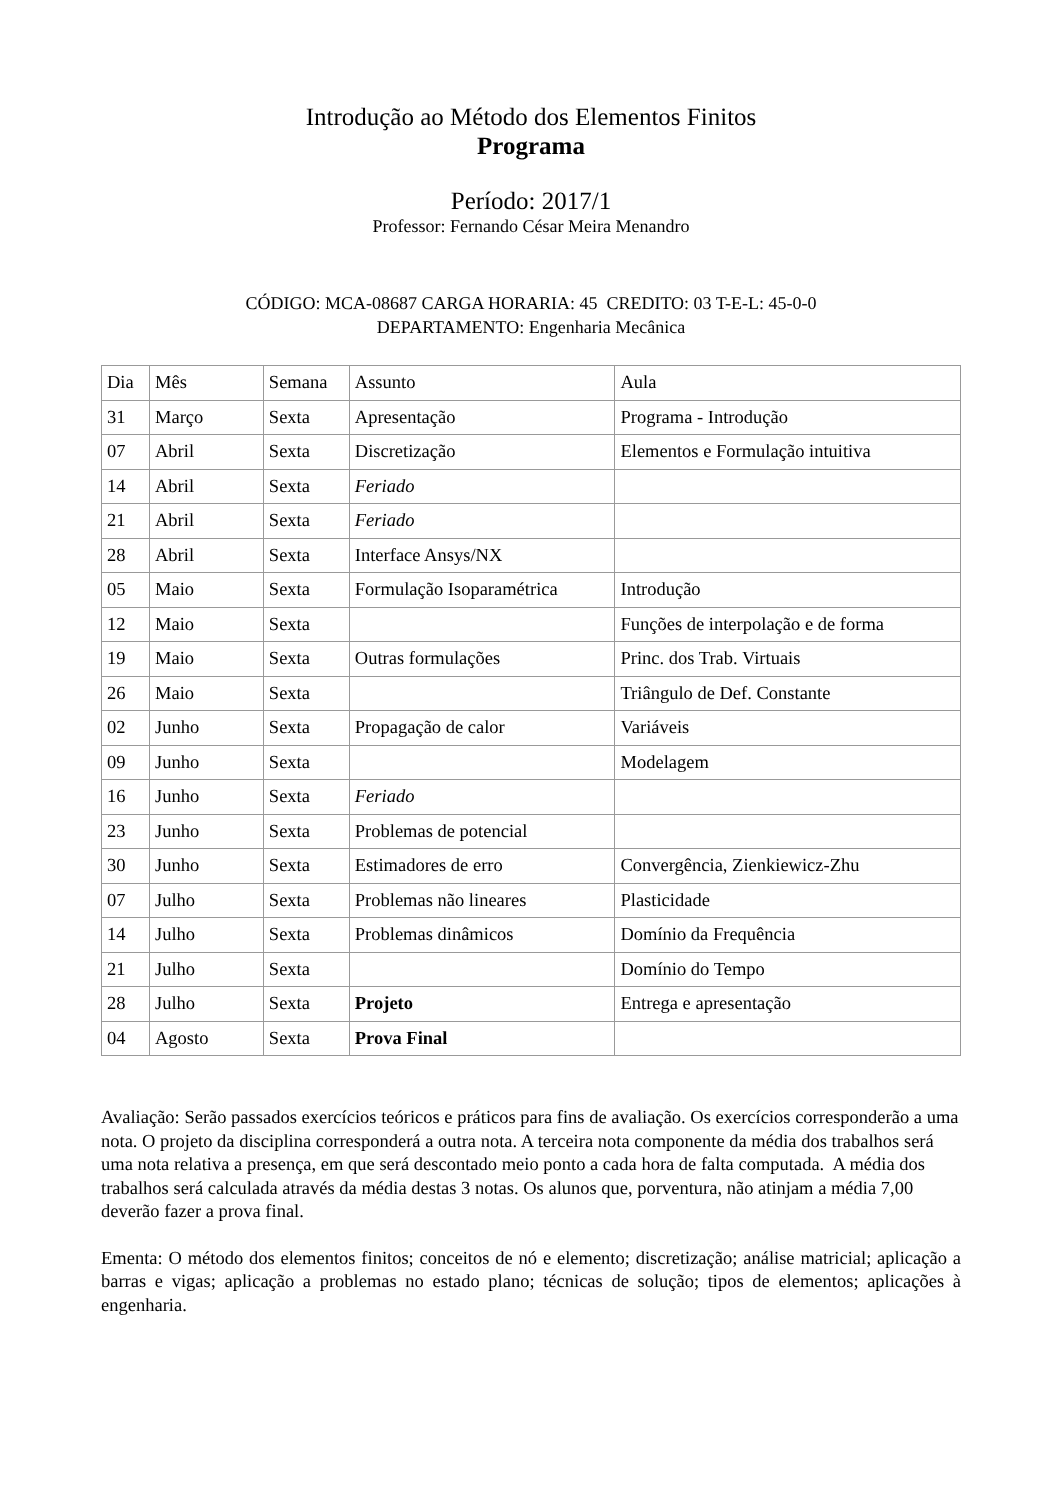Introdução ao Método dos Elementos Finitos
Programa
Período: 2017/1
Professor: Fernando César Meira Menandro
CÓDIGO: MCA-08687 CARGA HORARIA: 45 CREDITO: 03 T-E-L: 45-0-0
DEPARTAMENTO: Engenharia Mecânica
| Dia | Mês | Semana | Assunto | Aula |
| --- | --- | --- | --- | --- |
| 31 | Março | Sexta | Apresentação | Programa - Introdução |
| 07 | Abril | Sexta | Discretização | Elementos e Formulação intuitiva |
| 14 | Abril | Sexta | Feriado | |
| 21 | Abril | Sexta | Feriado | |
| 28 | Abril | Sexta | Interface Ansys/NX | |
| 05 | Maio | Sexta | Formulação Isoparamétrica | Introdução |
| 12 | Maio | Sexta | | Funções de interpolação e de forma |
| 19 | Maio | Sexta | Outras formulações | Princ. dos Trab. Virtuais |
| 26 | Maio | Sexta | | Triângulo de Def. Constante |
| 02 | Junho | Sexta | Propagação de calor | Variáveis |
| 09 | Junho | Sexta | | Modelagem |
| 16 | Junho | Sexta | Feriado | |
| 23 | Junho | Sexta | Problemas de potencial | |
| 30 | Junho | Sexta | Estimadores de erro | Convergência, Zienkiewicz-Zhu |
| 07 | Julho | Sexta | Problemas não lineares | Plasticidade |
| 14 | Julho | Sexta | Problemas dinâmicos | Domínio da Frequência |
| 21 | Julho | Sexta | | Domínio do Tempo |
| 28 | Julho | Sexta | Projeto | Entrega e apresentação |
| 04 | Agosto | Sexta | Prova Final | |
Avaliação: Serão passados exercícios teóricos e práticos para fins de avaliação. Os exercícios corresponderão a uma nota. O projeto da disciplina corresponderá a outra nota. A terceira nota componente da média dos trabalhos será uma nota relativa a presença, em que será descontado meio ponto a cada hora de falta computada. A média dos trabalhos será calculada através da média destas 3 notas. Os alunos que, porventura, não atinjam a média 7,00 deverão fazer a prova final.
Ementa: O método dos elementos finitos; conceitos de nó e elemento; discretização; análise matricial; aplicação a barras e vigas; aplicação a problemas no estado plano; técnicas de solução; tipos de elementos; aplicações à engenharia.